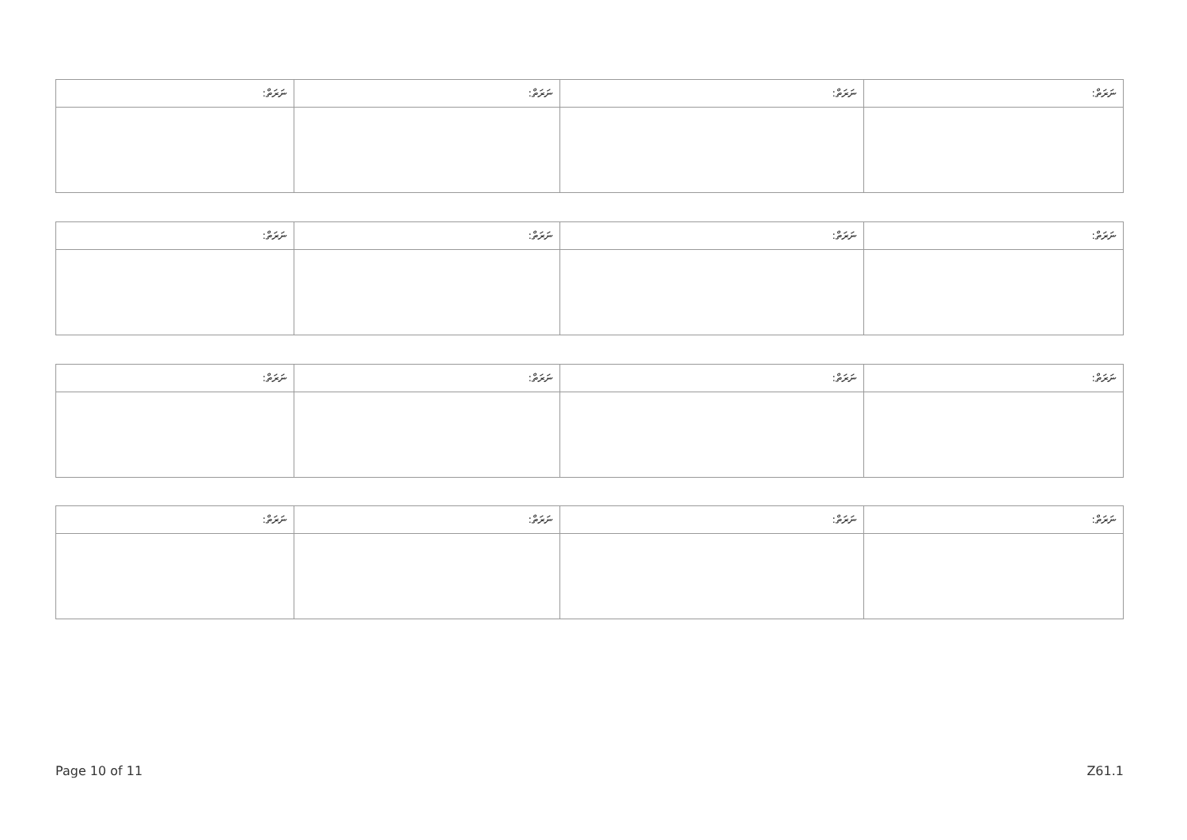| ނަރަތް: | ނަރަތް: | ނަރަތް: | ނަރަތް: |
| ނަރަތް: | ނަރަތް: | ނަރަތް: | ނަރަތް: |
| ނަރަތް: | ނަރަތް: | ނަރަތް: | ނަރަތް: |
| ނަރަތް: | ނަރަތް: | ނަރަތް: | ނަރަތް: |
Page 10 of 11 Z61.1